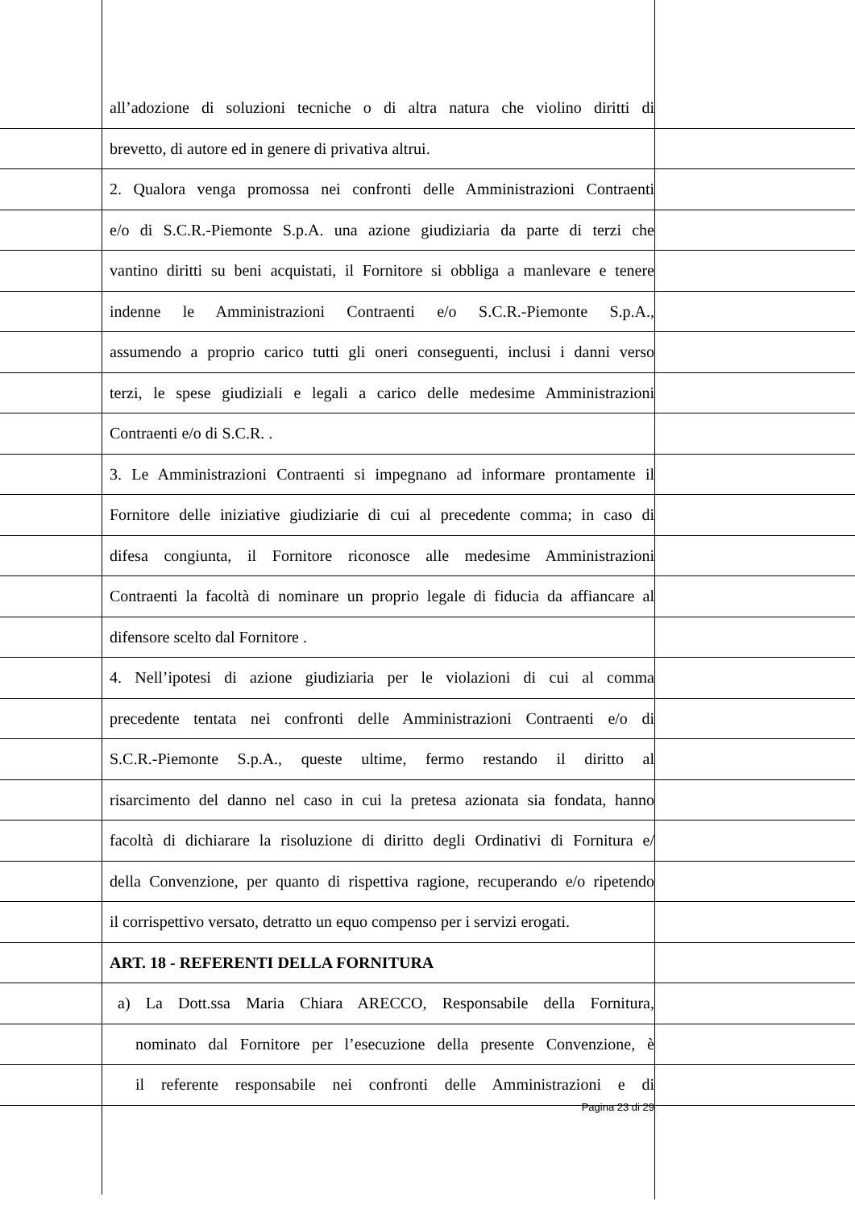all’adozione di soluzioni tecniche o di altra natura che violino diritti di
brevetto, di autore ed in genere di privativa altrui.
2. Qualora venga promossa nei confronti delle Amministrazioni Contraenti
e/o di S.C.R.-Piemonte S.p.A. una azione giudiziaria da parte di terzi che
vantino diritti su beni acquistati, il Fornitore si obbliga a manlevare e tenere
indenne le Amministrazioni Contraenti e/o S.C.R.-Piemonte S.p.A.,
assumendo a proprio carico tutti gli oneri conseguenti, inclusi i danni verso
terzi, le spese giudiziali e legali a carico delle medesime Amministrazioni
Contraenti e/o di S.C.R. .
3. Le Amministrazioni Contraenti si impegnano ad informare prontamente il
Fornitore delle iniziative giudiziarie di cui al precedente comma; in caso di
difesa congiunta, il Fornitore riconosce alle medesime Amministrazioni
Contraenti la facoltà di nominare un proprio legale di fiducia da affiancare al
difensore scelto dal Fornitore .
4. Nell’ipotesi di azione giudiziaria per le violazioni di cui al comma
precedente tentata nei confronti delle Amministrazioni Contraenti e/o di
S.C.R.-Piemonte S.p.A., queste ultime, fermo restando il diritto al
risarcimento del danno nel caso in cui la pretesa azionata sia fondata, hanno
facoltà di dichiarare la risoluzione di diritto degli Ordinativi di Fornitura e/
della Convenzione, per quanto di rispettiva ragione, recuperando e/o ripetendo
il corrispettivo versato, detratto un equo compenso per i servizi erogati.
ART. 18 - REFERENTI DELLA FORNITURA
a) La Dott.ssa Maria Chiara ARECCO, Responsabile della Fornitura,
nominato dal Fornitore per l’esecuzione della presente Convenzione, è
il referente responsabile nei confronti delle Amministrazioni e di
Pagina 23 di 29